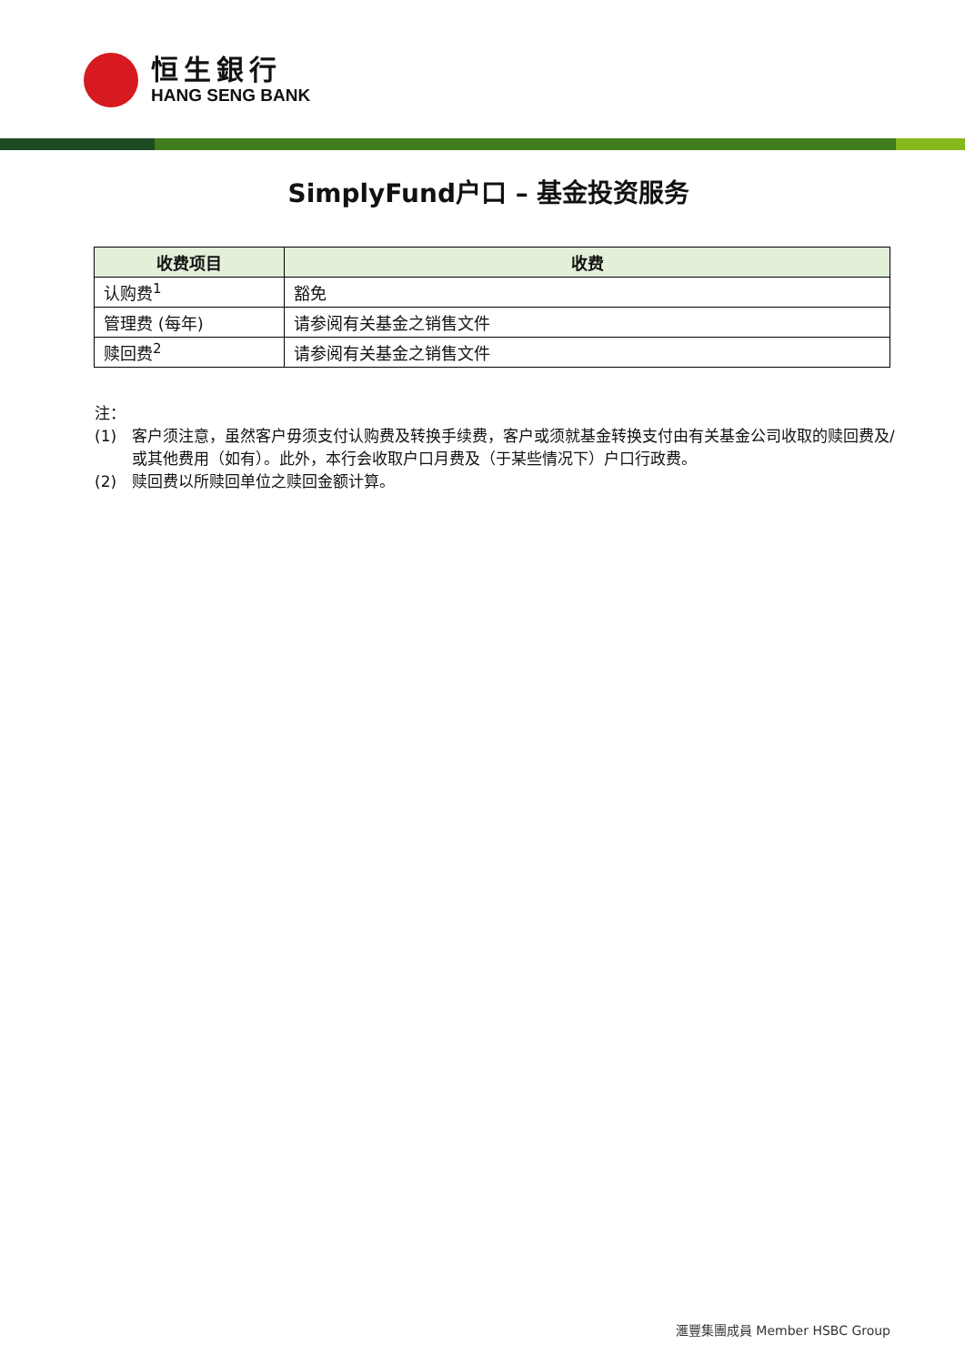恒生銀行
HANG SENG BANK
SimplyFund户口 – 基金投资服务
| 收费项目 | 收费 |
| --- | --- |
| 认购费<sup>1</sup> | 豁免 |
| 管理费 (每年) | 请参阅有关基金之销售文件 |
| 赎回费<sup>2</sup> | 请参阅有关基金之销售文件 |
注：
(1) 客户须注意，虽然客户毋须支付认购费及转换手续费，客户或须就基金转换支付由有关基金公司收取的赎回费及/或其他费用（如有）。此外，本行会收取户口月费及（于某些情况下）户口行政费。
(2) 赎回费以所赎回单位之赎回金额计算。
滙豐集團成員 Member HSBC Group